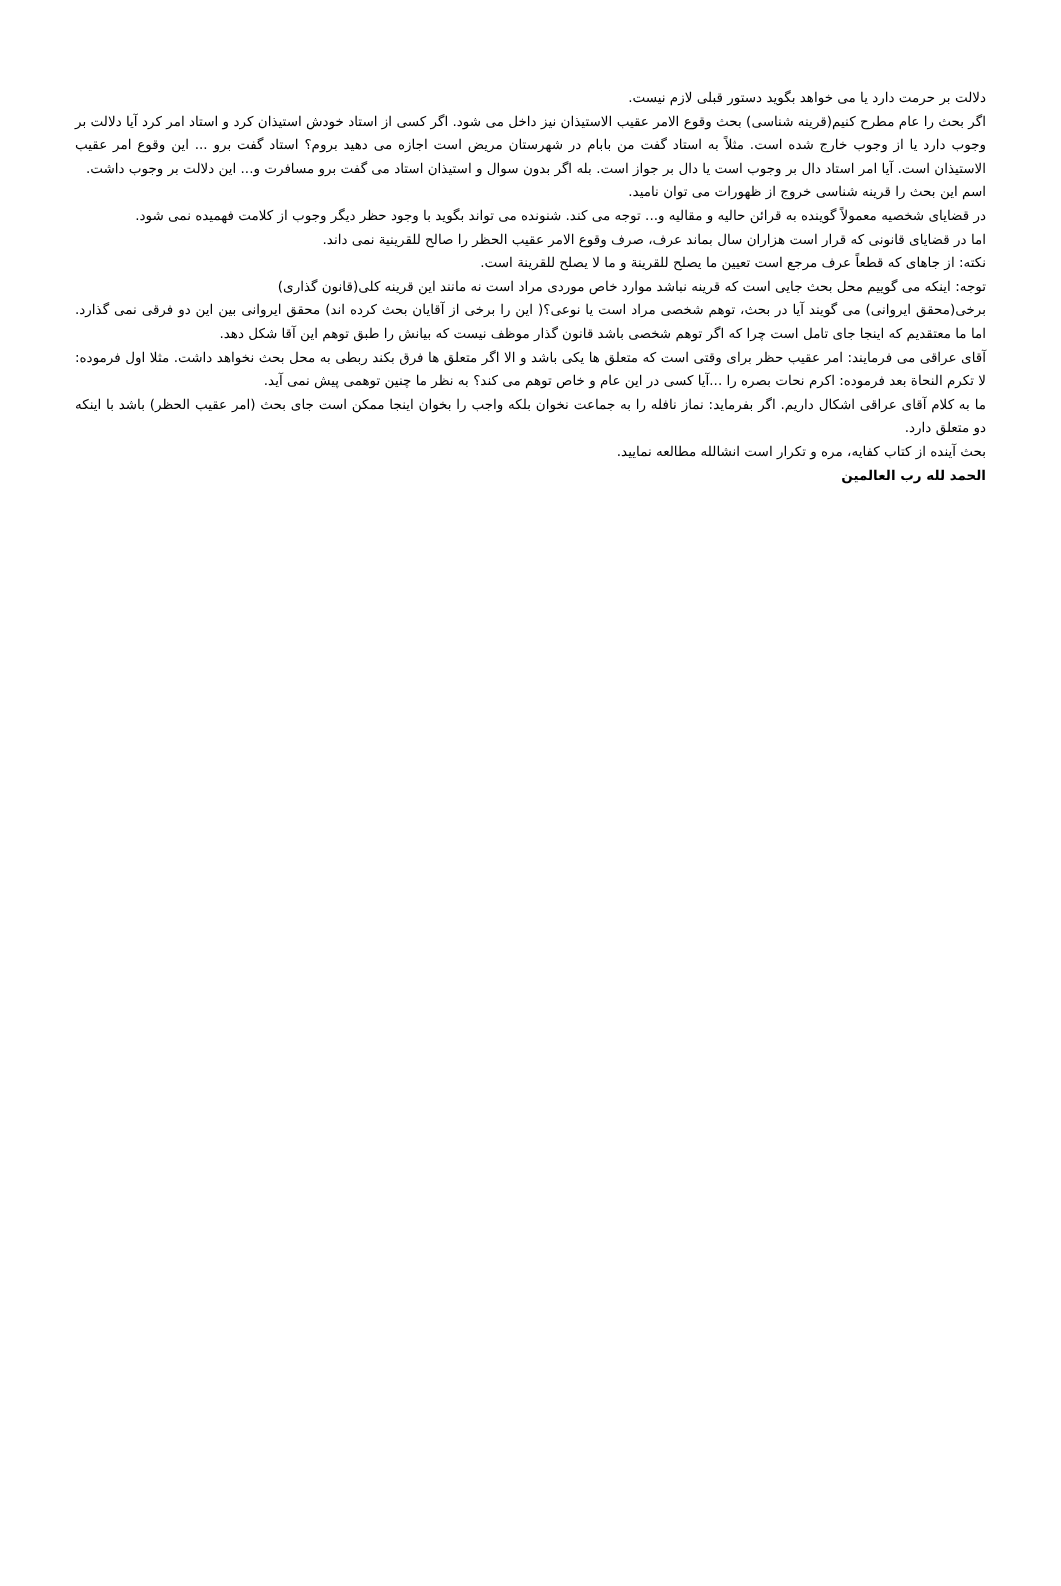دلالت بر حرمت دارد یا می خواهد بگوید دستور قبلی لازم نیست.
اگر بحث را عام مطرح کنیم(قرینه شناسی) بحث وقوع الامر عقیب الاستیذان نیز داخل می شود. اگر کسی از استاد خودش استیذان کرد و استاد امر کرد آیا دلالت بر وجوب دارد یا از وجوب خارج شده است. مثلاً به استاد گفت من بابام در شهرستان مریض است اجازه می دهید بروم؟ استاد گفت برو ... این وقوع امر عقیب الاستیذان است. آیا امر استاد دال بر وجوب است یا دال بر جواز است. بله اگر بدون سوال و استیذان استاد می گفت برو مسافرت و... این دلالت بر وجوب داشت.
اسم این بحث را قرینه شناسی خروج از ظهورات می توان نامید.
در قضایای شخصیه معمولاً گوینده به قرائن حالیه و مقالیه و... توجه می کند. شنونده می تواند بگوید با وجود حظر دیگر وجوب از کلامت فهمیده نمی شود.
اما در قضایای قانونی که قرار است هزاران سال بماند عرف، صرف وقوع الامر عقیب الحظر را صالح للقرینیة نمی داند.
نکته: از جاهای که قطعاً عرف مرجع است تعیین ما یصلح للقرینة و ما لا یصلح للقرینة است.
توجه: اینکه می گوییم محل بحث جایی است که قرینه نباشد موارد خاص موردی مراد است نه مانند این قرینه کلی(قانون گذاری)
برخی(محقق ایروانی) می گویند آیا در بحث، توهم شخصی مراد است یا نوعی؟( این را برخی از آقایان بحث کرده اند) محقق ایروانی بین این دو فرقی نمی گذارد. اما ما معتقدیم که اینجا جای تامل است چرا که اگر توهم شخصی باشد قانون گذار موظف نیست که بیانش را طبق توهم این آقا شکل دهد.
آقای عراقی می فرمایند: امر عقیب حظر برای وقتی است که متعلق ها یکی باشد و الا اگر متعلق ها فرق بکند ربطی به محل بحث نخواهد داشت. مثلا اول فرموده: لا تکرم النحاة بعد فرموده: اکرم نحات بصره را ...آیا کسی در این عام و خاص توهم می کند؟ به نظر ما چنین توهمی پیش نمی آید.
ما به کلام آقای عراقی اشکال داریم. اگر بفرماید: نماز نافله را به جماعت نخوان بلکه واجب را بخوان اینجا ممکن است جای بحث (امر عقیب الحظر) باشد با اینکه دو متعلق دارد.
بحث آینده از کتاب کفایه، مره و تکرار است انشالله مطالعه نمایید.
الحمد لله رب العالمین